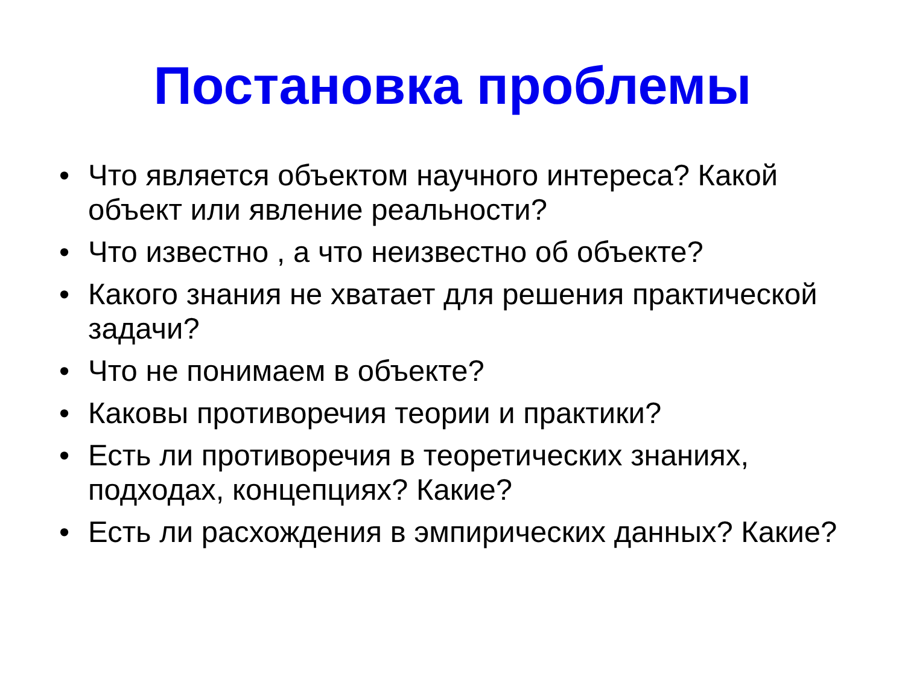Постановка проблемы
• Что является объектом научного интереса? Какой объект или явление реальности?
• Что известно , а что неизвестно об объекте?
• Какого знания не хватает для решения практической задачи?
• Что не понимаем в объекте?
• Каковы противоречия теории и практики?
• Есть ли противоречия в теоретических знаниях, подходах, концепциях? Какие?
• Есть ли расхождения в эмпирических данных? Какие?